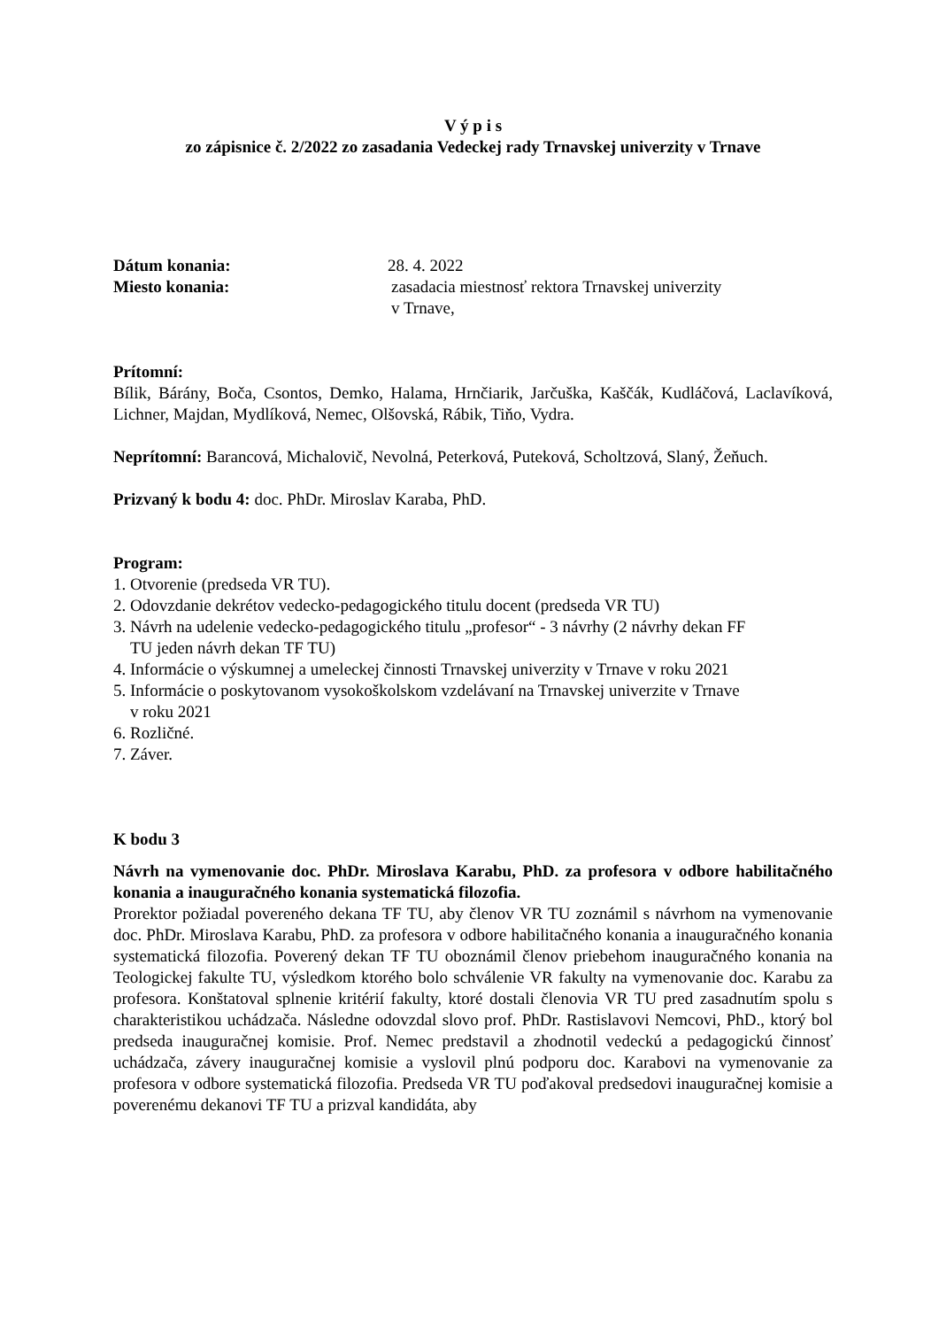V ý p i s
zo zápisnice č. 2/2022 zo zasadania Vedeckej rady Trnavskej univerzity v Trnave
Dátum konania: 28. 4. 2022
Miesto konania: zasadacia miestnosť rektora Trnavskej univerzity
v Trnave,
Prítomní:
Bílik, Bárány, Boča, Csontos, Demko, Halama, Hrnčiarik, Jarčuška, Kaščák, Kudláčová, Laclavíková, Lichner, Majdan, Mydlíková, Nemec, Olšovská, Rábik, Tiňo, Vydra.
Neprítomní: Barancová, Michalovič, Nevolná, Peterková, Puteková, Scholtzová, Slaný, Žeňuch.
Prizvaný k bodu 4: doc. PhDr. Miroslav Karaba, PhD.
Program:
1. Otvorenie (predseda VR TU).
2. Odovzdanie dekrétov vedecko-pedagogického titulu docent (predseda VR TU)
3. Návrh na udelenie vedecko-pedagogického titulu „profesor“ - 3 návrhy (2 návrhy dekan FF
TU jeden návrh dekan TF TU)
4. Informácie o výskumnej a umeleckej činnosti Trnavskej univerzity v Trnave v roku 2021
5. Informácie o poskytovanom vysokoškolskom vzdelávaní na Trnavskej univerzite v Trnave
v roku 2021
6. Rozličné.
7. Záver.
K bodu 3
Návrh na vymenovanie doc. PhDr. Miroslava Karabu, PhD. za profesora v odbore habilitačného konania a inauguračného konania systematická filozofia.
Prorektor požiadal povereného dekana TF TU, aby členov VR TU zoznámil s návrhom na vymenovanie doc. PhDr. Miroslava Karabu, PhD. za profesora v odbore habilitačného konania a inauguračného konania systematická filozofia. Poverený dekan TF TU oboznámil členov priebehom inauguračného konania na Teologickej fakulte TU, výsledkom ktorého bolo schválenie VR fakulty na vymenovanie doc. Karabu za profesora. Konštatoval splnenie kritérií fakulty, ktoré dostali členovia VR TU pred zasadnutím spolu s charakteristikou uchádzača. Následne odovzdal slovo prof. PhDr. Rastislavovi Nemcovi, PhD., ktorý bol predseda inauguračnej komisie. Prof. Nemec predstavil a zhodnotil vedeckú a pedagogickú činnosť uchádzača, závery inauguračnej komisie a vyslovil plnú podporu doc. Karabovi na vymenovanie za profesora v odbore systematická filozofia. Predseda VR TU poďakoval predsedovi inauguračnej komisie a poverenému dekanovi TF TU a prizval kandidáta, aby